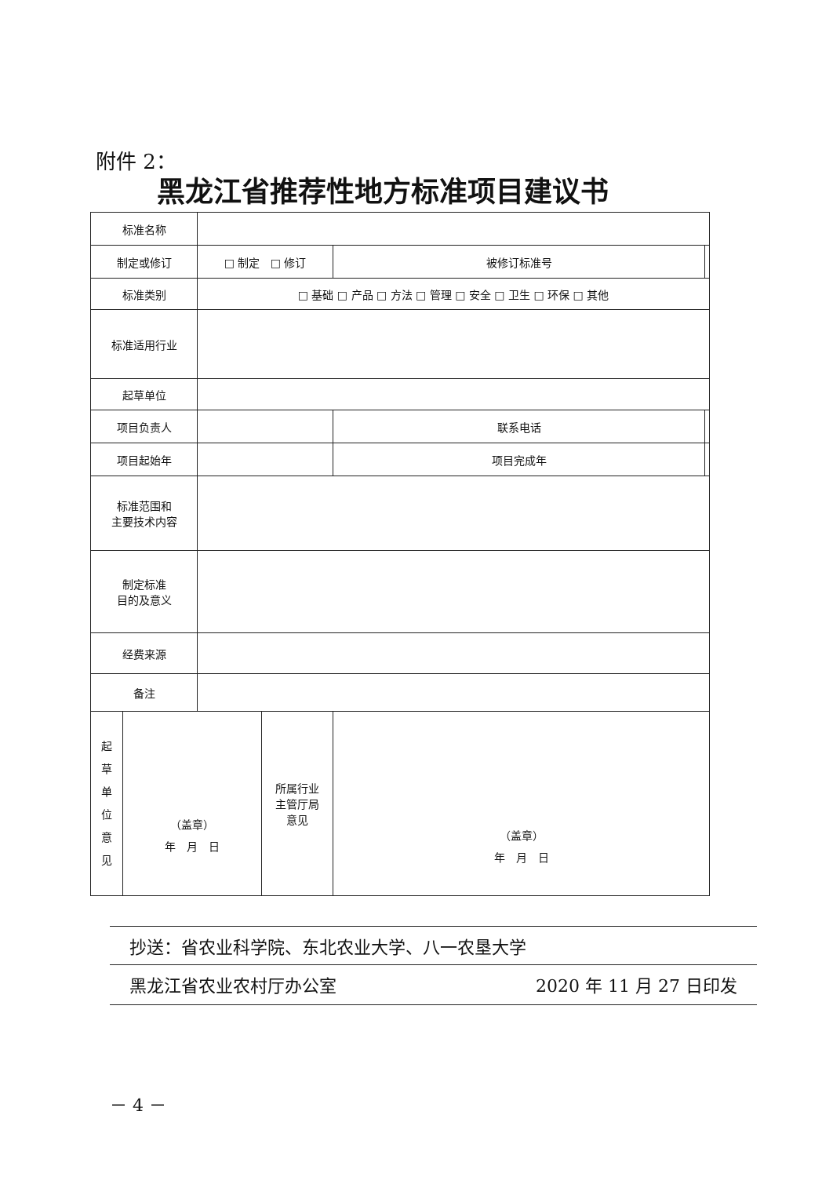附件 2：
黑龙江省推荐性地方标准项目建议书
| 标准名称 | | | | |
| 制定或修订 | □ 制定 □ 修订 | | 被修订标准号 | |
| 标准类别 | □ 基础 □ 产品 □ 方法 □ 管理 □ 安全 □ 卫生 □ 环保 □ 其他 | | | |
| 标准适用行业 | | | | |
| 起草单位 | | | | |
| 项目负责人 | | | 联系电话 | |
| 项目起始年 | | | 项目完成年 | |
| 标准范围和 主要技术内容 | | | | |
| 制定标准 目的及意义 | | | | |
| 经费来源 | | | | |
| 备注 | | | | |
| 起 草 单 位 意 见 （盖章） 年 月 日 | | 所属行业 主管厅局 意见 | （盖章） 年 月 日 | |
抄送：省农业科学院、东北农业大学、八一农垦大学
黑龙江省农业农村厅办公室 2020 年 11 月 27 日印发
－ 4 －